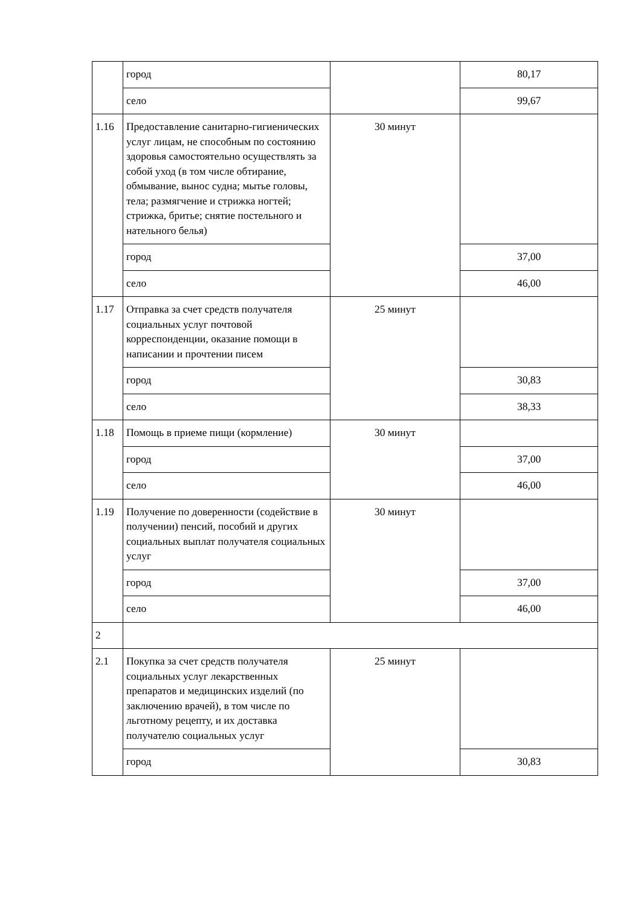| | город | | 80,17 |
| | село | | 99,67 |
| 1.16 | Предоставление санитарно-гигиенических услуг лицам, не способным по состоянию здоровья самостоятельно осуществлять за собой уход (в том числе обтирание, обмывание, вынос судна; мытье головы, тела; размягчение и стрижка ногтей; стрижка, бритье; снятие постельного и нательного белья) | 30 минут | |
| | город | | 37,00 |
| | село | | 46,00 |
| 1.17 | Отправка за счет средств получателя социальных услуг почтовой корреспонденции, оказание помощи в написании и прочтении писем | 25 минут | |
| | город | | 30,83 |
| | село | | 38,33 |
| 1.18 | Помощь в приеме пищи (кормление) | 30 минут | |
| | город | | 37,00 |
| | село | | 46,00 |
| 1.19 | Получение по доверенности (содействие в получении) пенсий, пособий и других социальных выплат получателя социальных услуг | 30 минут | |
| | город | | 37,00 |
| | село | | 46,00 |
| 2 | | | |
| 2.1 | Покупка за счет средств получателя социальных услуг лекарственных препаратов и медицинских изделий (по заключению врачей), в том числе по льготному рецепту, и их доставка получателю социальных услуг | 25 минут | |
| | город | | 30,83 |